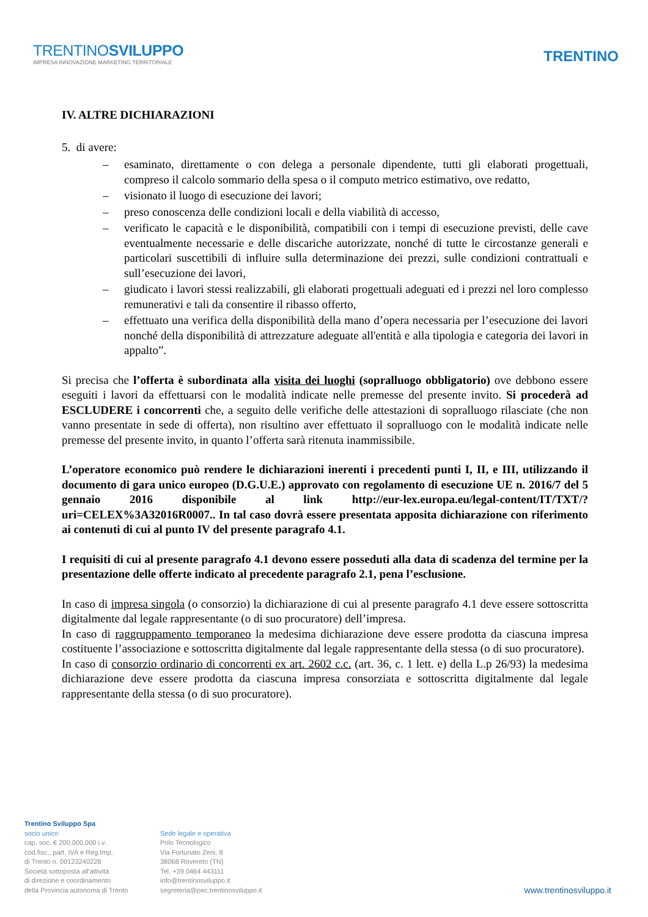TRENTINOSVILUPPO
IMPRESA INNOVAZIONE MARKETING TERRITORIALE
TRENTINO
IV. ALTRE DICHIARAZIONI
5. di avere:
– esaminato, direttamente o con delega a personale dipendente, tutti gli elaborati progettuali, compreso il calcolo sommario della spesa o il computo metrico estimativo, ove redatto,
– visionato il luogo di esecuzione dei lavori;
– preso conoscenza delle condizioni locali e della viabilità di accesso,
– verificato le capacità e le disponibilità, compatibili con i tempi di esecuzione previsti, delle cave eventualmente necessarie e delle discariche autorizzate, nonché di tutte le circostanze generali e particolari suscettibili di influire sulla determinazione dei prezzi, sulle condizioni contrattuali e sull’esecuzione dei lavori,
– giudicato i lavori stessi realizzabili, gli elaborati progettuali adeguati ed i prezzi nel loro complesso remunerativi e tali da consentire il ribasso offerto,
– effettuato una verifica della disponibilità della mano d’opera necessaria per l’esecuzione dei lavori nonché della disponibilità di attrezzature adeguate all'entità e alla tipologia e categoria dei lavori in appalto”.
Si precisa che l’offerta è subordinata alla visita dei luoghi (sopralluogo obbligatorio) ove debbono essere eseguiti i lavori da effettuarsi con le modalità indicate nelle premesse del presente invito. Si procederà ad ESCLUDERE i concorrenti che, a seguito delle verifiche delle attestazioni di sopralluogo rilasciate (che non vanno presentate in sede di offerta), non risultino aver effettuato il sopralluogo con le modalità indicate nelle premesse del presente invito, in quanto l’offerta sarà ritenuta inammissibile.
L’operatore economico può rendere le dichiarazioni inerenti i precedenti punti I, II, e III, utilizzando il documento di gara unico europeo (D.G.U.E.) approvato con regolamento di esecuzione UE n. 2016/7 del 5 gennaio 2016 disponibile al link http://eur-lex.europa.eu/legal-content/IT/TXT/?uri=CELEX%3A32016R0007.. In tal caso dovrà essere presentata apposita dichiarazione con riferimento ai contenuti di cui al punto IV del presente paragrafo 4.1.
I requisiti di cui al presente paragrafo 4.1 devono essere posseduti alla data di scadenza del termine per la presentazione delle offerte indicato al precedente paragrafo 2.1, pena l’esclusione.
In caso di impresa singola (o consorzio) la dichiarazione di cui al presente paragrafo 4.1 deve essere sottoscritta digitalmente dal legale rappresentante (o di suo procuratore) dell’impresa.
In caso di raggruppamento temporaneo la medesima dichiarazione deve essere prodotta da ciascuna impresa costituente l’associazione e sottoscritta digitalmente dal legale rappresentante della stessa (o di suo procuratore).
In caso di consorzio ordinario di concorrenti ex art. 2602 c.c. (art. 36, c. 1 lett. e) della L.p 26/93) la medesima dichiarazione deve essere prodotta da ciascuna impresa consorziata e sottoscritta digitalmente dal legale rappresentante della stessa (o di suo procuratore).
Trentino Sviluppo Spa
socio unico
cap. soc. € 200.000.000 i.v.
cod.fisc., part. IVA e Reg.Imp.
di Trento n. 00123240228
Società sottoposta all'attività
di direzione e coordinamento
della Provincia autonoma di Trento
Sede legale e operativa
Polo Tecnologico
Via Fortunato Zeni, 8
38068 Rovereto (TN)
Tel. +39 0464 443111
info@trentinosviluppo.it
segreteria@pec.trentinosviluppo.it
www.trentinosviluppo.it